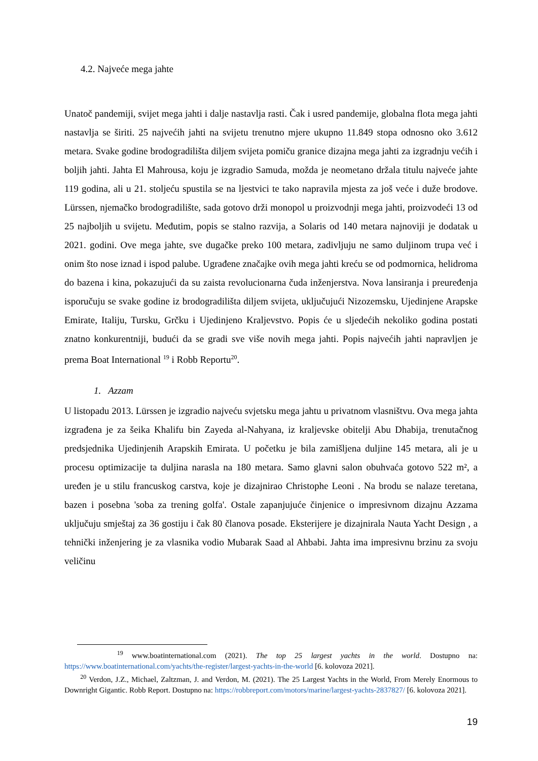4.2. Najveće mega jahte
Unatoč pandemiji, svijet mega jahti i dalje nastavlja rasti. Čak i usred pandemije, globalna flota mega jahti nastavlja se širiti. 25 najvećih jahti na svijetu trenutno mjere ukupno 11.849 stopa odnosno oko 3.612 metara. Svake godine brodogradilišta diljem svijeta pomiču granice dizajna mega jahti za izgradnju većih i boljih jahti. Jahta El Mahrousa, koju je izgradio Samuda, možda je neometano držala titulu najveće jahte 119 godina, ali u 21. stoljeću spustila se na ljestvici te tako napravila mjesta za još veće i duže brodove. Lürssen, njemačko brodogradilište, sada gotovo drži monopol u proizvodnji mega jahti, proizvodeći 13 od 25 najboljih u svijetu. Međutim, popis se stalno razvija, a Solaris od 140 metara najnoviji je dodatak u 2021. godini. Ove mega jahte, sve dugačke preko 100 metara, zadivljuju ne samo duljinom trupa već i onim što nose iznad i ispod palube. Ugrađene značajke ovih mega jahti kreću se od podmornica, helidroma do bazena i kina, pokazujući da su zaista revolucionarna čuda inženjerstva. Nova lansiranja i preuređenja isporučuju se svake godine iz brodogradilišta diljem svijeta, uključujući Nizozemsku, Ujedinjene Arapske Emirate, Italiju, Tursku, Grčku i Ujedinjeno Kraljevstvo. Popis će u sljedećih nekoliko godina postati znatno konkurentniji, budući da se gradi sve više novih mega jahti. Popis najvećih jahti napravljen je prema Boat International <sup>19</sup> i Robb Reportu<sup>20</sup>.
1. Azzam
U listopadu 2013. Lürssen je izgradio najveću svjetsku mega jahtu u privatnom vlasništvu. Ova mega jahta izgrađena je za šeika Khalifu bin Zayeda al-Nahyana, iz kraljevske obitelji Abu Dhabija, trenutačnog predsjednika Ujedinjenih Arapskih Emirata. U početku je bila zamišljena duljine 145 metara, ali je u procesu optimizacije ta duljina narasla na 180 metara. Samo glavni salon obuhvaća gotovo 522 m², a uređen je u stilu francuskog carstva, koje je dizajnirao Christophe Leoni . Na brodu se nalaze teretana, bazen i posebna 'soba za trening golfa'. Ostale zapanjujuće činjenice o impresivnom dizajnu Azzama uključuju smještaj za 36 gostiju i čak 80 članova posade. Eksterijere je dizajnirala Nauta Yacht Design , a tehnički inženjering je za vlasnika vodio Mubarak Saad al Ahbabi. Jahta ima impresivnu brzinu za svoju veličinu
<sup>19</sup> www.boatinternational.com (2021). The top 25 largest yachts in the world. Dostupno na: https://www.boatinternational.com/yachts/the-register/largest-yachts-in-the-world [6. kolovoza 2021].
<sup>20</sup> Verdon, J.Z., Michael, Zaltzman, J. and Verdon, M. (2021). The 25 Largest Yachts in the World, From Merely Enormous to Downright Gigantic. Robb Report. Dostupno na: https://robbreport.com/motors/marine/largest-yachts-2837827/ [6. kolovoza 2021].
19